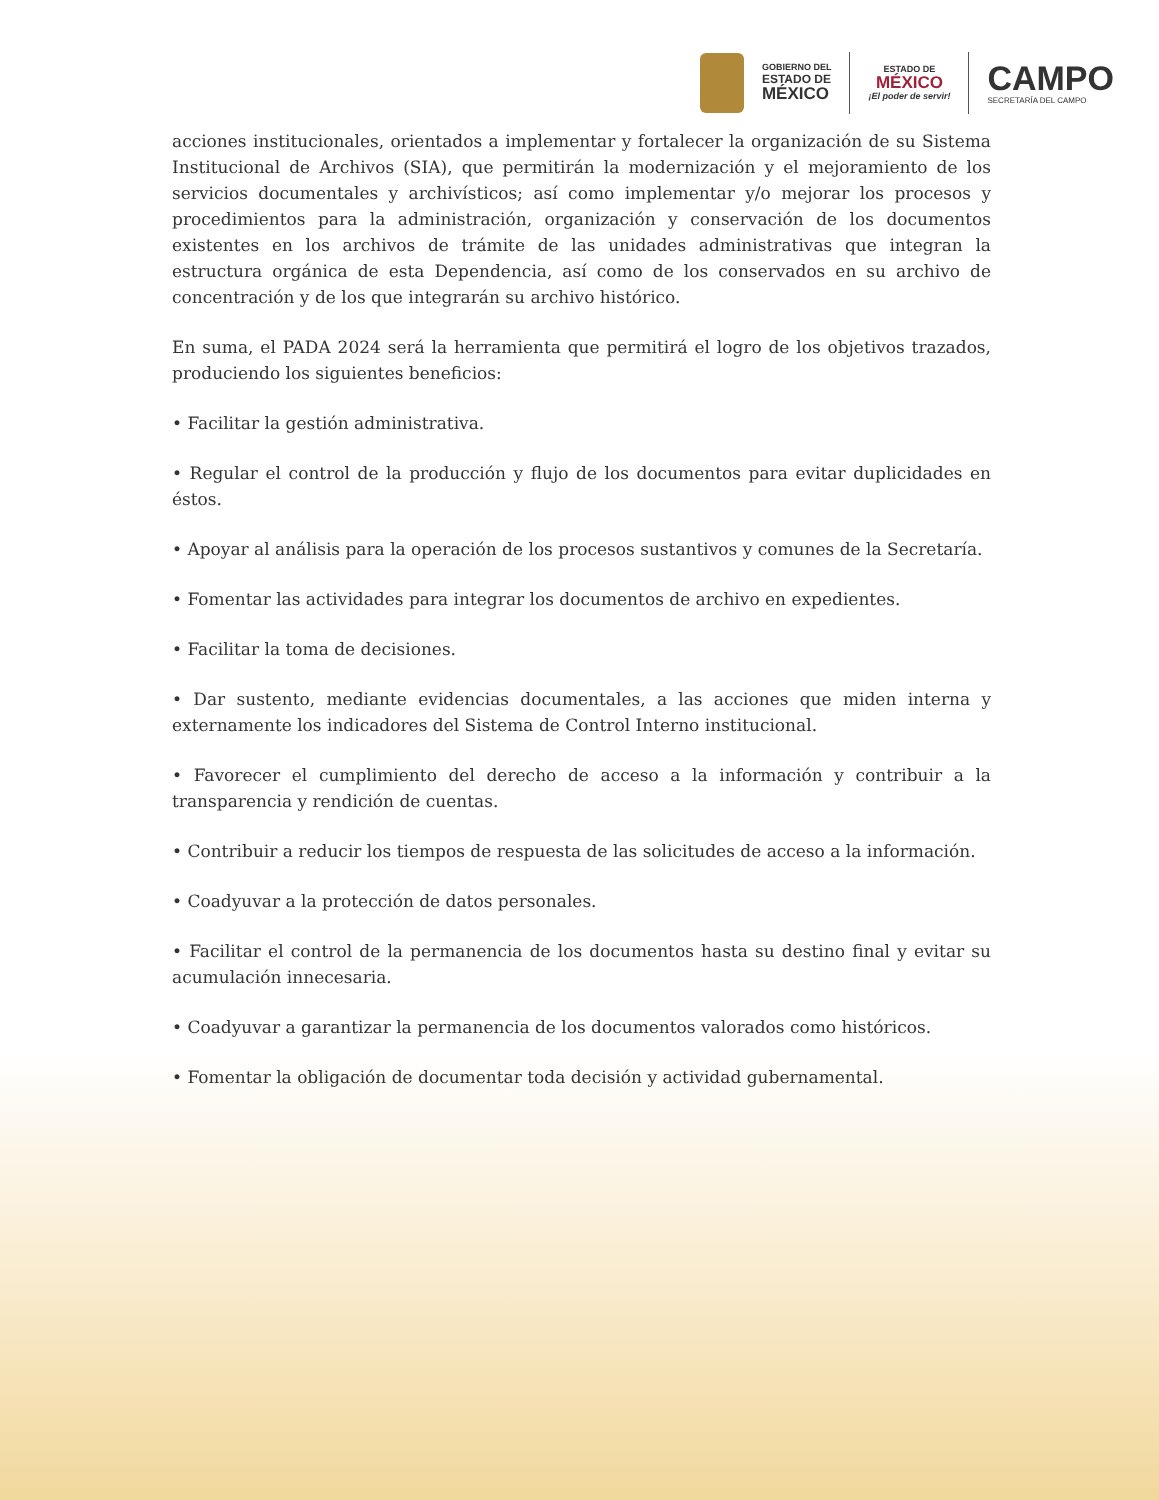GOBIERNO DEL
ESTADO DE
MÉXICO
ESTADO DE
MÉXICO
¡El poder de servir!
CAMPO
SECRETARÍA DEL CAMPO
acciones institucionales, orientados a implementar y fortalecer la organización de su Sistema Institucional de Archivos (SIA), que permitirán la modernización y el mejoramiento de los servicios documentales y archivísticos; así como implementar y/o mejorar los procesos y procedimientos para la administración, organización y conservación de los documentos existentes en los archivos de trámite de las unidades administrativas que integran la estructura orgánica de esta Dependencia, así como de los conservados en su archivo de concentración y de los que integrarán su archivo histórico.
En suma, el PADA 2024 será la herramienta que permitirá el logro de los objetivos trazados, produciendo los siguientes beneficios:
• Facilitar la gestión administrativa.
• Regular el control de la producción y flujo de los documentos para evitar duplicidades en éstos.
• Apoyar al análisis para la operación de los procesos sustantivos y comunes de la Secretaría.
• Fomentar las actividades para integrar los documentos de archivo en expedientes.
• Facilitar la toma de decisiones.
• Dar sustento, mediante evidencias documentales, a las acciones que miden interna y externamente los indicadores del Sistema de Control Interno institucional.
• Favorecer el cumplimiento del derecho de acceso a la información y contribuir a la transparencia y rendición de cuentas.
• Contribuir a reducir los tiempos de respuesta de las solicitudes de acceso a la información.
• Coadyuvar a la protección de datos personales.
• Facilitar el control de la permanencia de los documentos hasta su destino final y evitar su acumulación innecesaria.
• Coadyuvar a garantizar la permanencia de los documentos valorados como históricos.
• Fomentar la obligación de documentar toda decisión y actividad gubernamental.